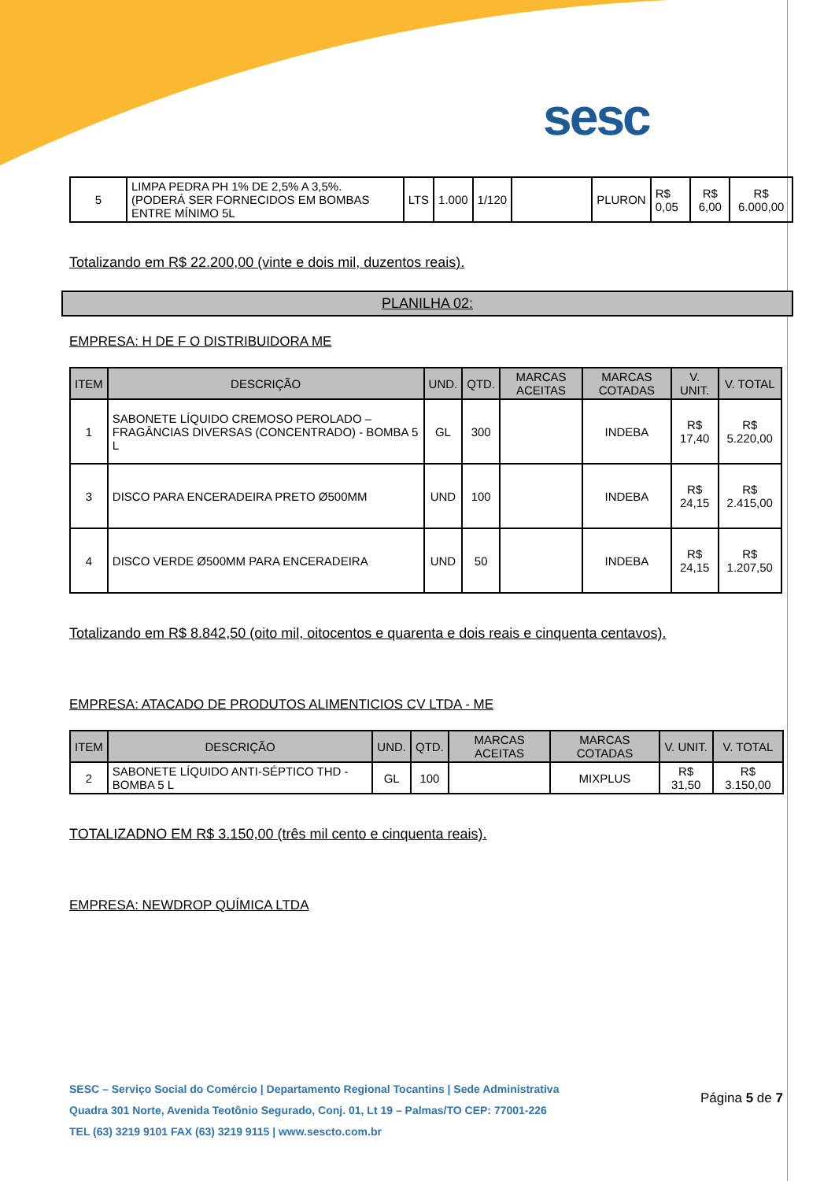sesc
| 5 | LIMPA PEDRA PH 1% DE 2,5% A 3,5%. (PODERÁ SER FORNECIDOS EM BOMBAS ENTRE MÍNIMO 5L | LTS | 1.000 | 1/120 | | PLURON | R$ 0,05 | R$ 6,00 | R$ 6.000,00 |
Totalizando em R$ 22.200,00 (vinte e dois mil, duzentos reais).
PLANILHA 02:
EMPRESA: H DE F O DISTRIBUIDORA ME
| ITEM | DESCRIÇÃO | UND. | QTD. | MARCAS ACEITAS | MARCAS COTADAS | V. UNIT. | V. TOTAL |
| --- | --- | --- | --- | --- | --- | --- | --- |
| 1 | SABONETE LÍQUIDO CREMOSO PEROLADO – FRAGÂNCIAS DIVERSAS (CONCENTRADO) - BOMBA 5 L | GL | 300 | | INDEBA | R$ 17,40 | R$ 5.220,00 |
| 3 | DISCO PARA ENCERADEIRA PRETO Ø500MM | UND | 100 | | INDEBA | R$ 24,15 | R$ 2.415,00 |
| 4 | DISCO VERDE Ø500MM PARA ENCERADEIRA | UND | 50 | | INDEBA | R$ 24,15 | R$ 1.207,50 |
Totalizando em R$ 8.842,50 (oito mil, oitocentos e quarenta e dois reais e cinquenta centavos).
EMPRESA: ATACADO DE PRODUTOS ALIMENTICIOS CV LTDA - ME
| ITEM | DESCRIÇÃO | UND. | QTD. | MARCAS ACEITAS | MARCAS COTADAS | V. UNIT. | V. TOTAL |
| --- | --- | --- | --- | --- | --- | --- | --- |
| 2 | SABONETE LÍQUIDO ANTI-SÉPTICO THD - BOMBA 5 L | GL | 100 | | MIXPLUS | R$ 31,50 | R$ 3.150,00 |
TOTALIZADNO EM R$ 3.150,00 (três mil cento e cinquenta reais).
EMPRESA: NEWDROP QUÍMICA LTDA
SESC – Serviço Social do Comércio | Departamento Regional Tocantins | Sede Administrativa
Quadra 301 Norte, Avenida Teotônio Segurado, Conj. 01, Lt 19 – Palmas/TO CEP: 77001-226
TEL (63) 3219 9101 FAX (63) 3219 9115 | www.sescto.com.br
Página 5 de 7